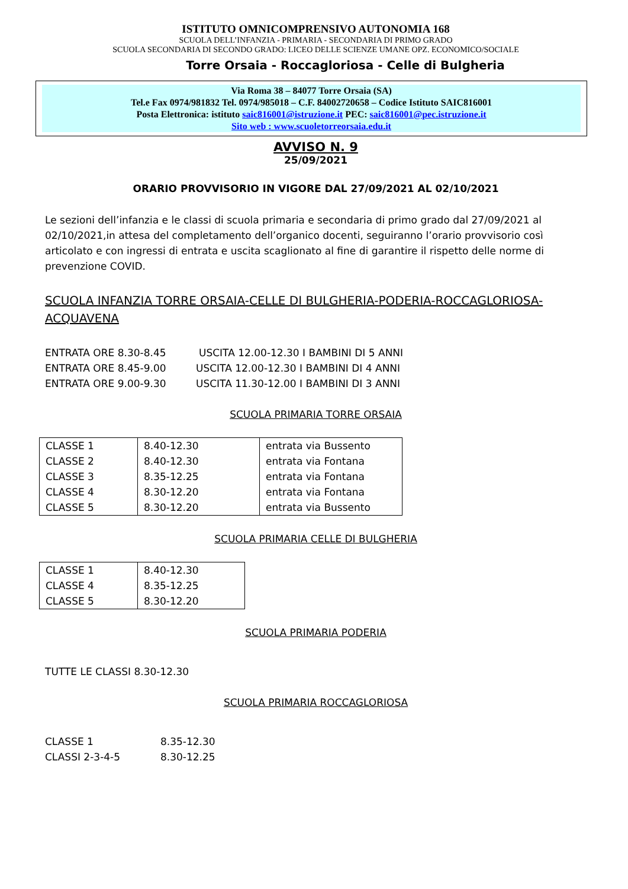ISTITUTO OMNICOMPRENSIVO AUTONOMIA 168
SCUOLA DELL’INFANZIA - PRIMARIA - SECONDARIA DI PRIMO GRADO
SCUOLA SECONDARIA DI SECONDO GRADO: LICEO DELLE SCIENZE UMANE OPZ. ECONOMICO/SOCIALE
Torre Orsaia - Roccagloriosa - Celle di Bulgheria
Via Roma 38 – 84077 Torre Orsaia (SA)
Tel.e Fax 0974/981832 Tel. 0974/985018 – C.F. 84002720658 – Codice Istituto SAIC816001
Posta Elettronica: istituto saic816001@istruzione.it PEC: saic816001@pec.istruzione.it
Sito web : www.scuoletorreorsaia.edu.it
AVVISO N. 9
25/09/2021
ORARIO PROVVISORIO IN VIGORE DAL 27/09/2021 AL 02/10/2021
Le sezioni dell’infanzia e le classi di scuola primaria e secondaria di primo grado dal 27/09/2021 al 02/10/2021,in attesa del completamento dell’organico docenti, seguiranno l’orario provvisorio così articolato e con ingressi di entrata e uscita scaglionato al fine di garantire il rispetto delle norme di prevenzione COVID.
SCUOLA INFANZIA TORRE ORSAIA-CELLE DI BULGHERIA-PODERIA-ROCCAGLORIOSA-ACQUAVENA
ENTRATA ORE 8.30-8.45 USCITA 12.00-12.30 I BAMBINI DI 5 ANNI
ENTRATA ORE 8.45-9.00 USCITA 12.00-12.30 I BAMBINI DI 4 ANNI
ENTRATA ORE 9.00-9.30 USCITA 11.30-12.00 I BAMBINI DI 3 ANNI
SCUOLA PRIMARIA TORRE ORSAIA
| CLASSE 1 CLASSE 2 CLASSE 3 CLASSE 4 CLASSE 5 | 8.40-12.30 8.40-12.30 8.35-12.25 8.30-12.20 8.30-12.20 | entrata via Bussento entrata via Fontana entrata via Fontana entrata via Fontana entrata via Bussento |
SCUOLA PRIMARIA CELLE DI BULGHERIA
| CLASSE 1 CLASSE 4 CLASSE 5 | 8.40-12.30 8.35-12.25 8.30-12.20 |
SCUOLA PRIMARIA PODERIA
TUTTE LE CLASSI 8.30-12.30
SCUOLA PRIMARIA ROCCAGLORIOSA
CLASSE 1 8.35-12.30
CLASSI 2-3-4-5 8.30-12.25